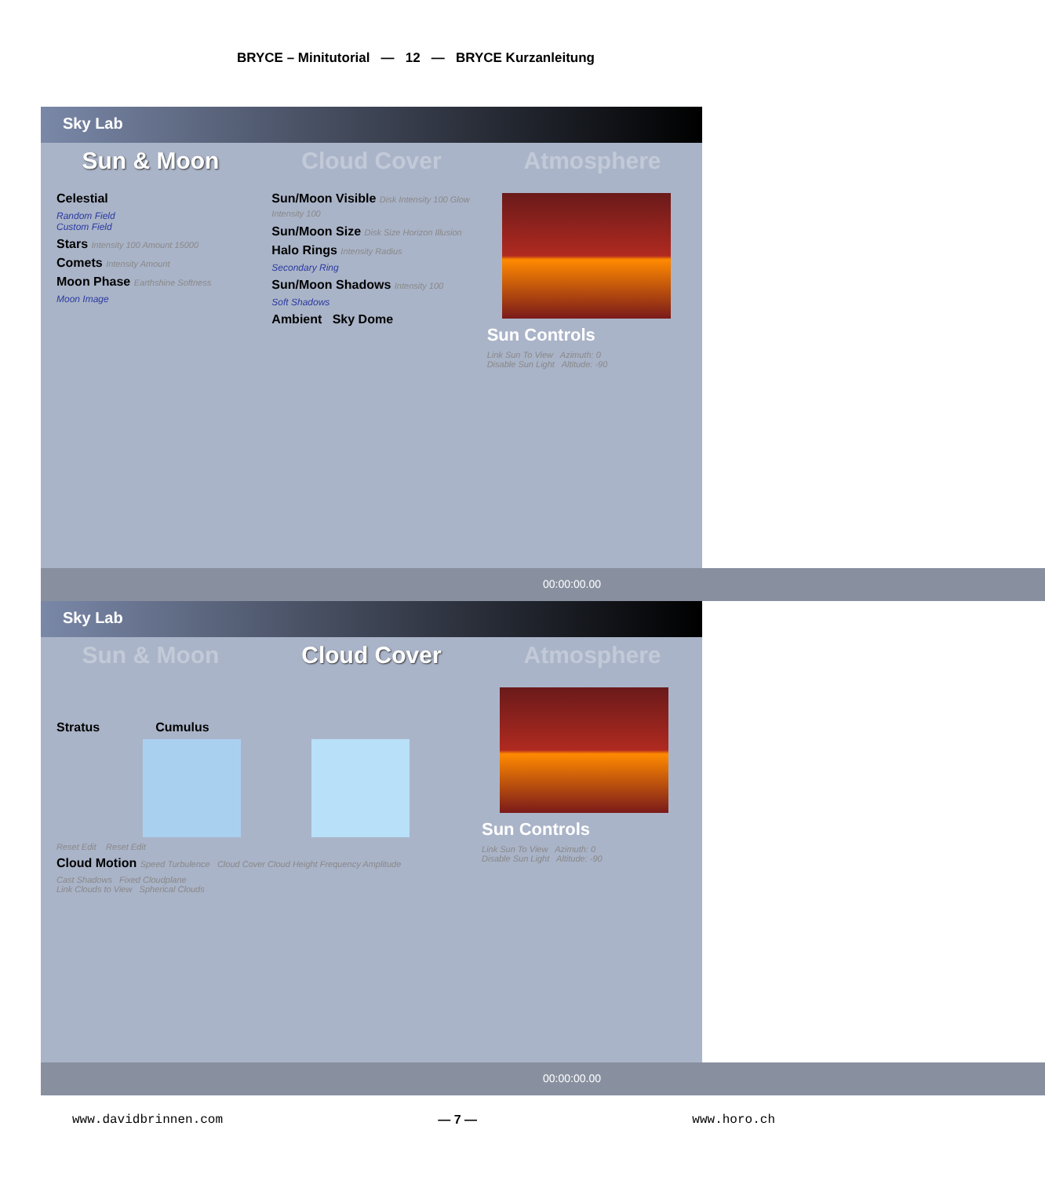BRYCE – Minitutorial — 12 — BRYCE Kurzanleitung
Sky Lab
Sun & Moon Cloud Cover Atmosphere
Celestial
Random Field
Custom Field
Stars Intensity 100 Amount 15000
Comets Intensity Amount
Moon Phase Earthshine Softness
Moon Image
Sun/Moon Visible Disk Intensity 100 Glow Intensity 100
Sun/Moon Size Disk Size Horizon Illusion
Halo Rings Intensity Radius
Secondary Ring
Sun/Moon Shadows Intensity 100
Soft Shadows
Ambient Sky Dome
Sun Controls
Link Sun To View Azimuth: 0
Disable Sun Light Altitude: -90
00:00:00.00
Sky Lab
Sun & Moon Cloud Cover Atmosphere
Stratus Cumulus
Reset Edit Reset Edit
Cloud Motion Speed Turbulence Cloud Cover Cloud Height Frequency Amplitude
Cast Shadows Fixed Cloudplane
Link Clouds to View Spherical Clouds
Sun Controls
Link Sun To View Azimuth: 0
Disable Sun Light Altitude: -90
00:00:00.00
www.davidbrinnen.com — 7 — www.horo.ch